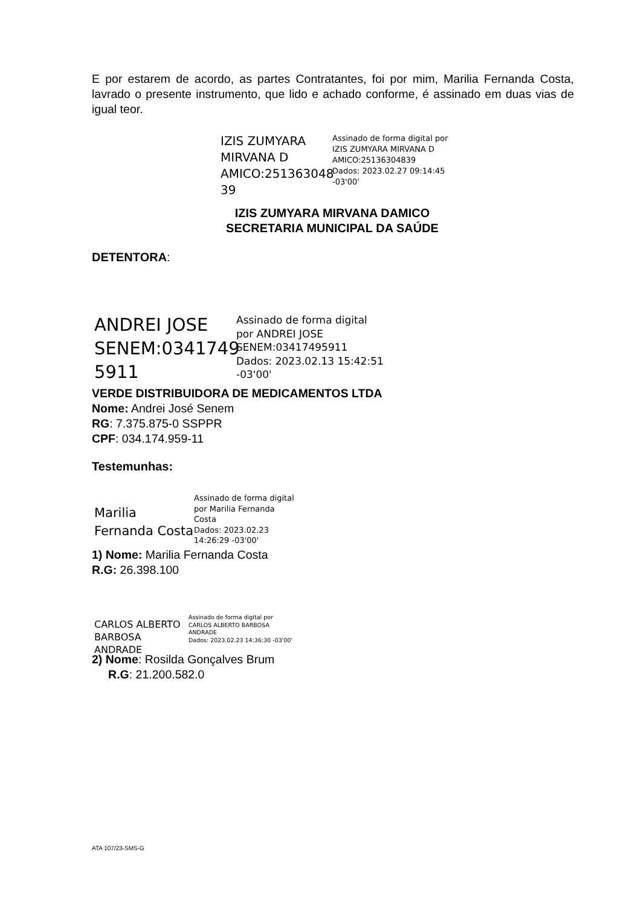E por estarem de acordo, as partes Contratantes, foi por mim, Marilia Fernanda Costa, lavrado o presente instrumento, que lido e achado conforme, é assinado em duas vias de igual teor.
IZIS ZUMYARA MIRVANA D AMICO:251363048 39
Assinado de forma digital por IZIS ZUMYARA MIRVANA D AMICO:25136304839
Dados: 2023.02.27 09:14:45 -03'00'
IZIS ZUMYARA MIRVANA DAMICO
SECRETARIA MUNICIPAL DA SAÚDE
DETENTORA:
ANDREI JOSE SENEM:0341749 5911
Assinado de forma digital
por ANDREI JOSE
SENEM:03417495911
Dados: 2023.02.13 15:42:51
-03'00'
VERDE DISTRIBUIDORA DE MEDICAMENTOS LTDA
Nome: Andrei José Senem
RG: 7.375.875-0 SSPPR
CPF: 034.174.959-11
Testemunhas:
Marilia Fernanda Costa
Assinado de forma digital
por Marilia Fernanda
Costa
Dados: 2023.02.23
14:26:29 -03'00'
1) Nome: Marilia Fernanda Costa
R.G: 26.398.100
CARLOS ALBERTO BARBOSA ANDRADE
Assinado de forma digital por
CARLOS ALBERTO BARBOSA
ANDRADE
Dados: 2023.02.23 14:36:30 -03'00'
2) Nome: Rosilda Gonçalves Brum
R.G: 21.200.582.0
ATA 107/23-SMS-G